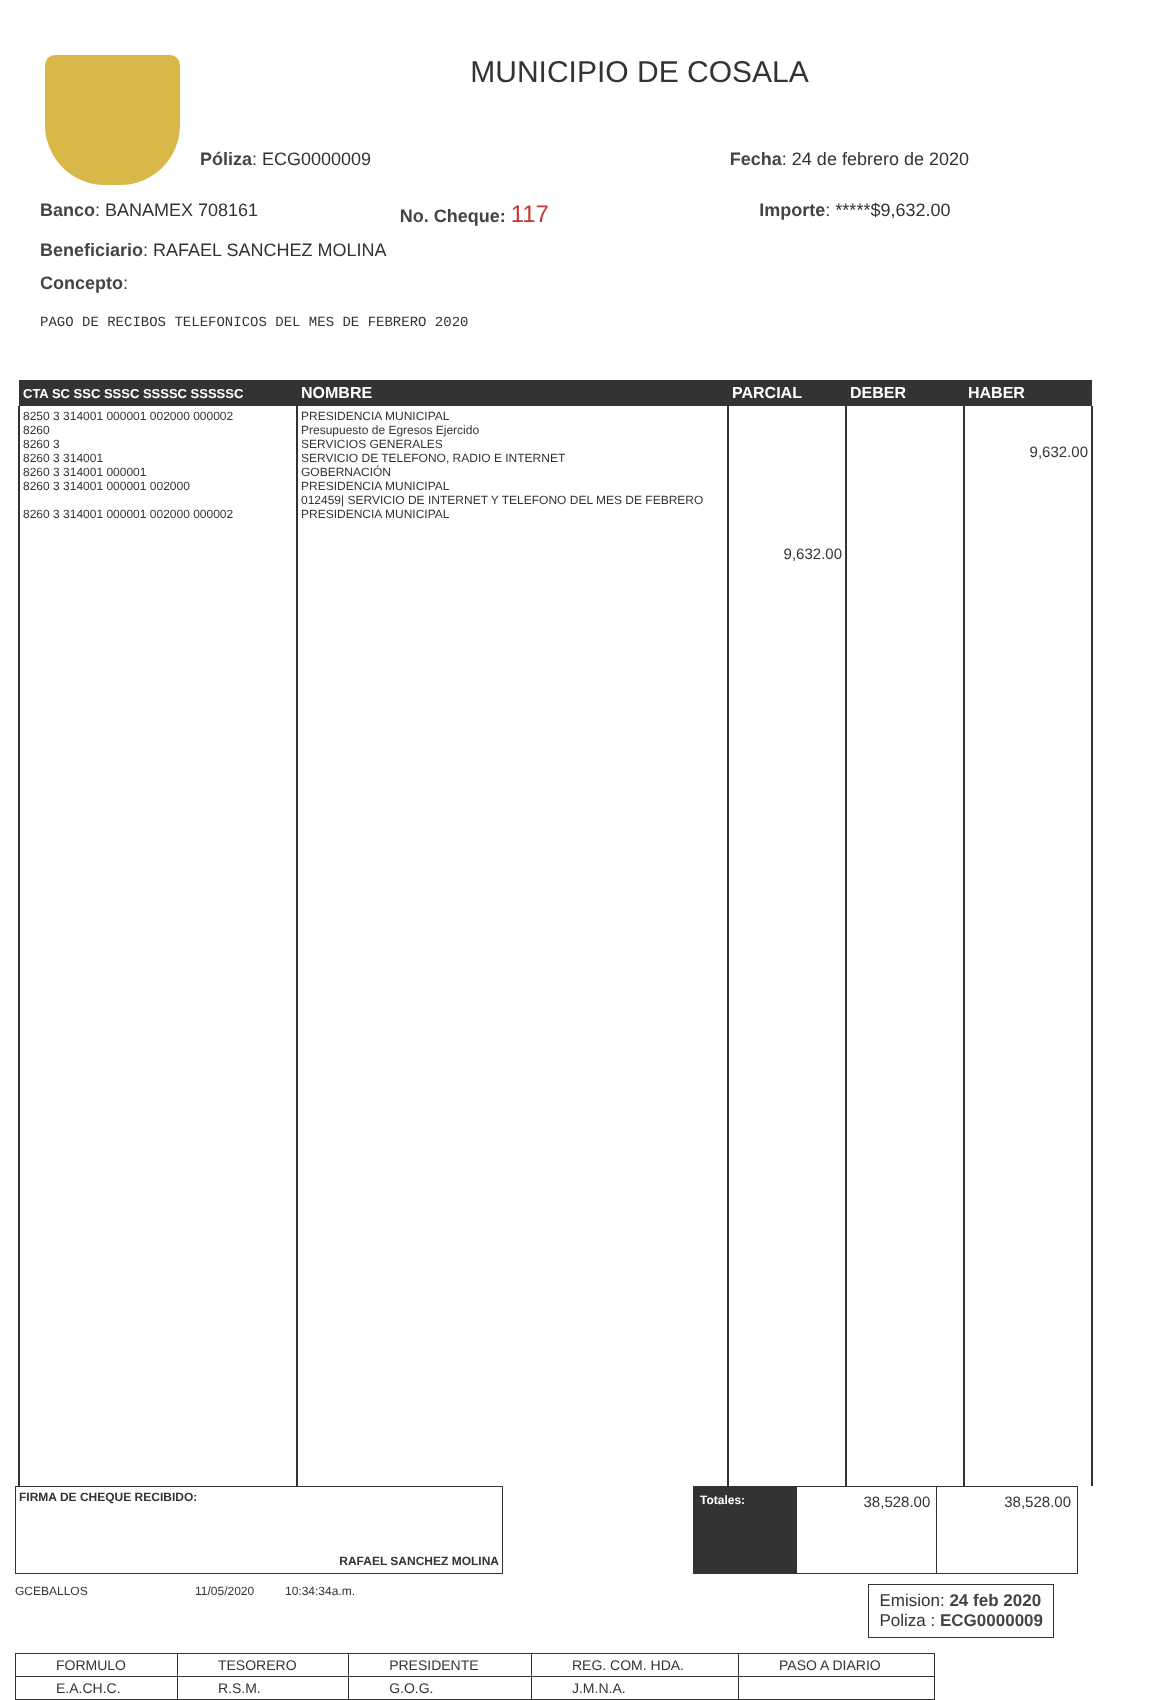MUNICIPIO DE COSALA
Póliza: ECG0000009 Fecha: 24 de febrero de 2020
Banco: BANAMEX 708161 No. Cheque: 117 Importe: *****$9,632.00
Beneficiario: RAFAEL SANCHEZ MOLINA
Concepto:
PAGO DE RECIBOS TELEFONICOS DEL MES DE FEBRERO 2020
| CTA SC SSC SSSC SSSSC SSSSSC | NOMBRE | PARCIAL | DEBER | HABER |
| --- | --- | --- | --- | --- |
| 8250 3 314001 000001 002000 000002 8260 8260 3 8260 3 314001 8260 3 314001 000001 8260 3 314001 000001 002000 8260 3 314001 000001 002000 000002 | PRESIDENCIA MUNICIPAL Presupuesto de Egresos Ejercido SERVICIOS GENERALES SERVICIO DE TELEFONO, RADIO E INTERNET GOBERNACIÓN PRESIDENCIA MUNICIPAL 012459/ SERVICIO DE INTERNET Y TELEFONO DEL MES DE FEBRERO PRESIDENCIA MUNICIPAL | 9,632.00 | | 9,632.00 |
FIRMA DE CHEQUE RECIBIDO:
RAFAEL SANCHEZ MOLINA
| Totales: | 38,528.00 | 38,528.00 |
GCEBALLOS 11/05/2020 10:34:34a.m.
Emision: 24 feb 2020
Poliza : ECG0000009
| FORMULO | TESORERO | PRESIDENTE | REG. COM. HDA. | PASO A DIARIO |
| E.A.CH.C. | R.S.M. | G.O.G. | J.M.N.A. | |